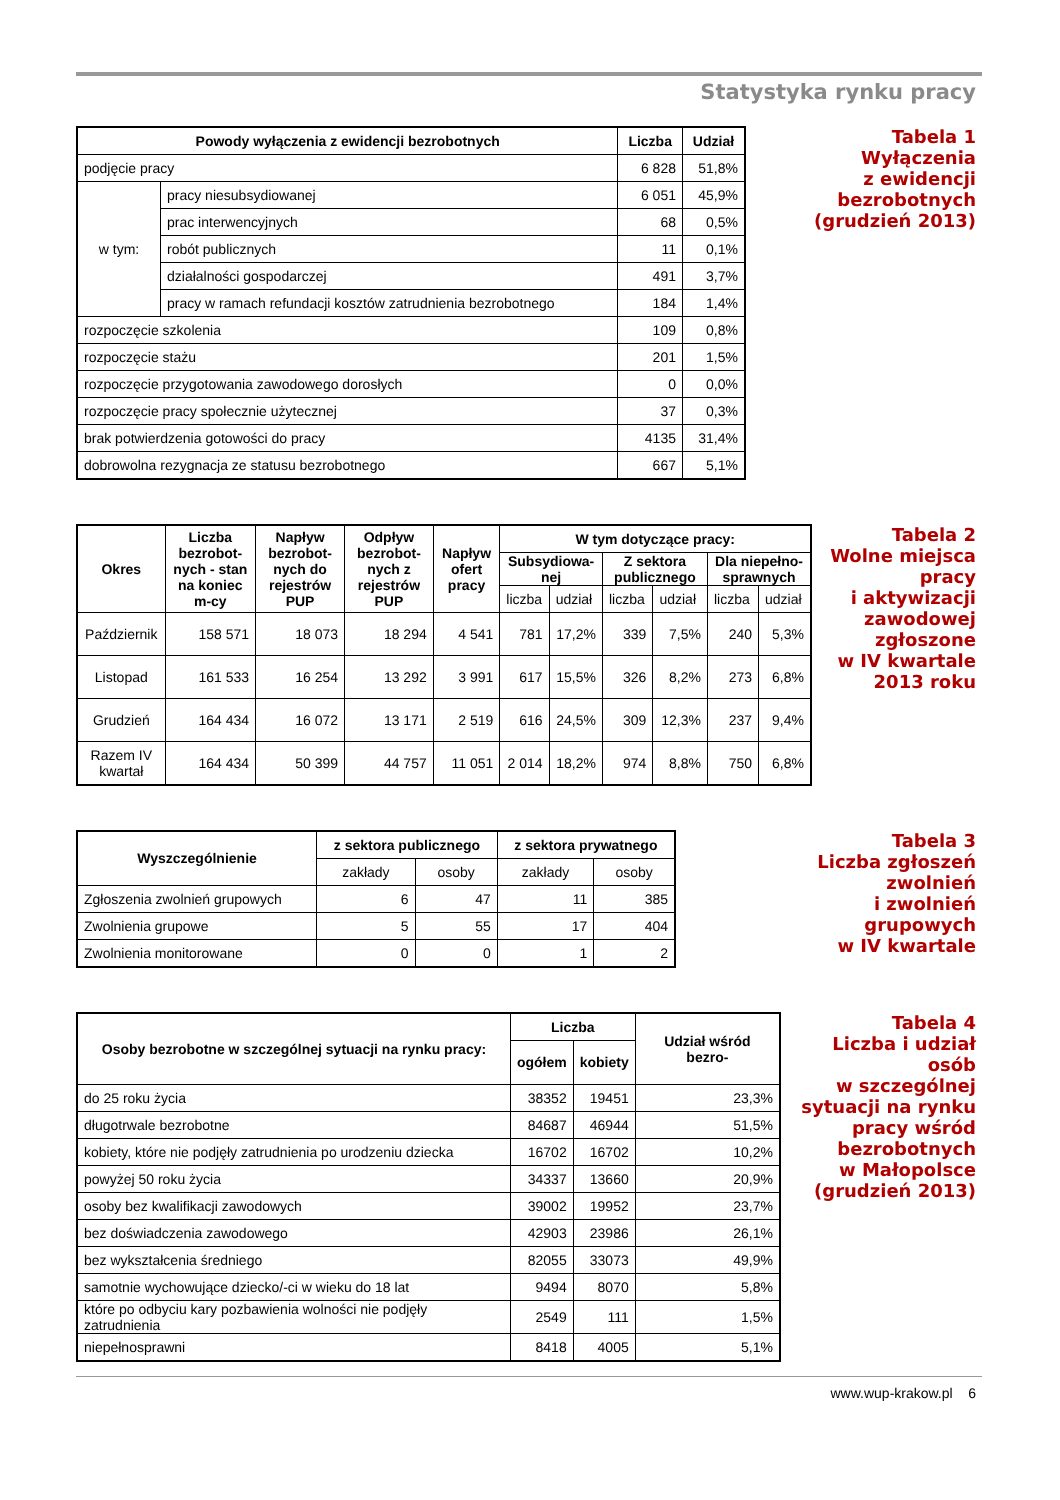Statystyka rynku pracy
| Powody wyłączenia z ewidencji bezrobotnych | | Liczba | Udział |
| --- | --- | --- | --- |
| podjęcie pracy | | 6 828 | 51,8% |
| w tym: | pracy niesubsydiowanej | 6 051 | 45,9% |
| | prac interwencyjnych | 68 | 0,5% |
| | robót publicznych | 11 | 0,1% |
| | działalności gospodarczej | 491 | 3,7% |
| | pracy w ramach refundacji kosztów zatrudnienia bezrobotnego | 184 | 1,4% |
| rozpoczęcie szkolenia | | 109 | 0,8% |
| rozpoczęcie stażu | | 201 | 1,5% |
| rozpoczęcie przygotowania zawodowego dorosłych | | 0 | 0,0% |
| rozpoczęcie pracy społecznie użytecznej | | 37 | 0,3% |
| brak potwierdzenia gotowości do pracy | | 4135 | 31,4% |
| dobrowolna rezygnacja ze statusu bezrobotnego | | 667 | 5,1% |
Tabela 1
Wyłączenia
z ewidencji
bezrobotnych
(grudzień 2013)
| Okres | Liczba bezrobot-nych - stan na koniec m-cy | Napływ bezrobot-nych do rejestrów PUP | Odpływ bezrobot-nych z rejestrów PUP | Napływ ofert pracy | W tym dotyczące pracy: | | | | | |
| --- | --- | --- | --- | --- | --- | --- | --- | --- | --- | --- |
| | | | | | Subsydiowa-nej | | Z sektora publicznego | | Dla niepełno-sprawnych | |
| | | | | | liczba | udział | liczba | udział | liczba | udział |
| Październik | 158 571 | 18 073 | 18 294 | 4 541 | 781 | 17,2% | 339 | 7,5% | 240 | 5,3% |
| Listopad | 161 533 | 16 254 | 13 292 | 3 991 | 617 | 15,5% | 326 | 8,2% | 273 | 6,8% |
| Grudzień | 164 434 | 16 072 | 13 171 | 2 519 | 616 | 24,5% | 309 | 12,3% | 237 | 9,4% |
| Razem IV kwartał | 164 434 | 50 399 | 44 757 | 11 051 | 2 014 | 18,2% | 974 | 8,8% | 750 | 6,8% |
Tabela 2
Wolne miejsca
pracy
i aktywizacji
zawodowej
zgłoszone
w IV kwartale
2013 roku
| Wyszczególnienie | z sektora publicznego | | z sektora prywatnego | |
| --- | --- | --- | --- | --- |
| | zakłady | osoby | zakłady | osoby |
| Zgłoszenia zwolnień grupowych | 6 | 47 | 11 | 385 |
| Zwolnienia grupowe | 5 | 55 | 17 | 404 |
| Zwolnienia monitorowane | 0 | 0 | 1 | 2 |
Tabela 3
Liczba zgłoszeń
zwolnień
i zwolnień
grupowych
w IV kwartale
| Osoby bezrobotne w szczególnej sytuacji na rynku pracy: | Liczba | | Udział wśród bezro- |
| --- | --- | --- | --- |
| | ogółem | kobiety | |
| do 25 roku życia | 38352 | 19451 | 23,3% |
| długotrwale bezrobotne | 84687 | 46944 | 51,5% |
| kobiety, które nie podjęły zatrudnienia po urodzeniu dziecka | 16702 | 16702 | 10,2% |
| powyżej 50 roku życia | 34337 | 13660 | 20,9% |
| osoby bez kwalifikacji zawodowych | 39002 | 19952 | 23,7% |
| bez doświadczenia zawodowego | 42903 | 23986 | 26,1% |
| bez wykształcenia średniego | 82055 | 33073 | 49,9% |
| samotnie wychowujące dziecko/-ci w wieku do 18 lat | 9494 | 8070 | 5,8% |
| które po odbyciu kary pozbawienia wolności nie podjęły zatrudnienia | 2549 | 111 | 1,5% |
| niepełnosprawni | 8418 | 4005 | 5,1% |
Tabela 4
Liczba i udział
osób
w szczególnej
sytuacji na rynku
pracy wśród
bezrobotnych
w Małopolsce
(grudzień 2013)
www.wup-krakow.pl 6